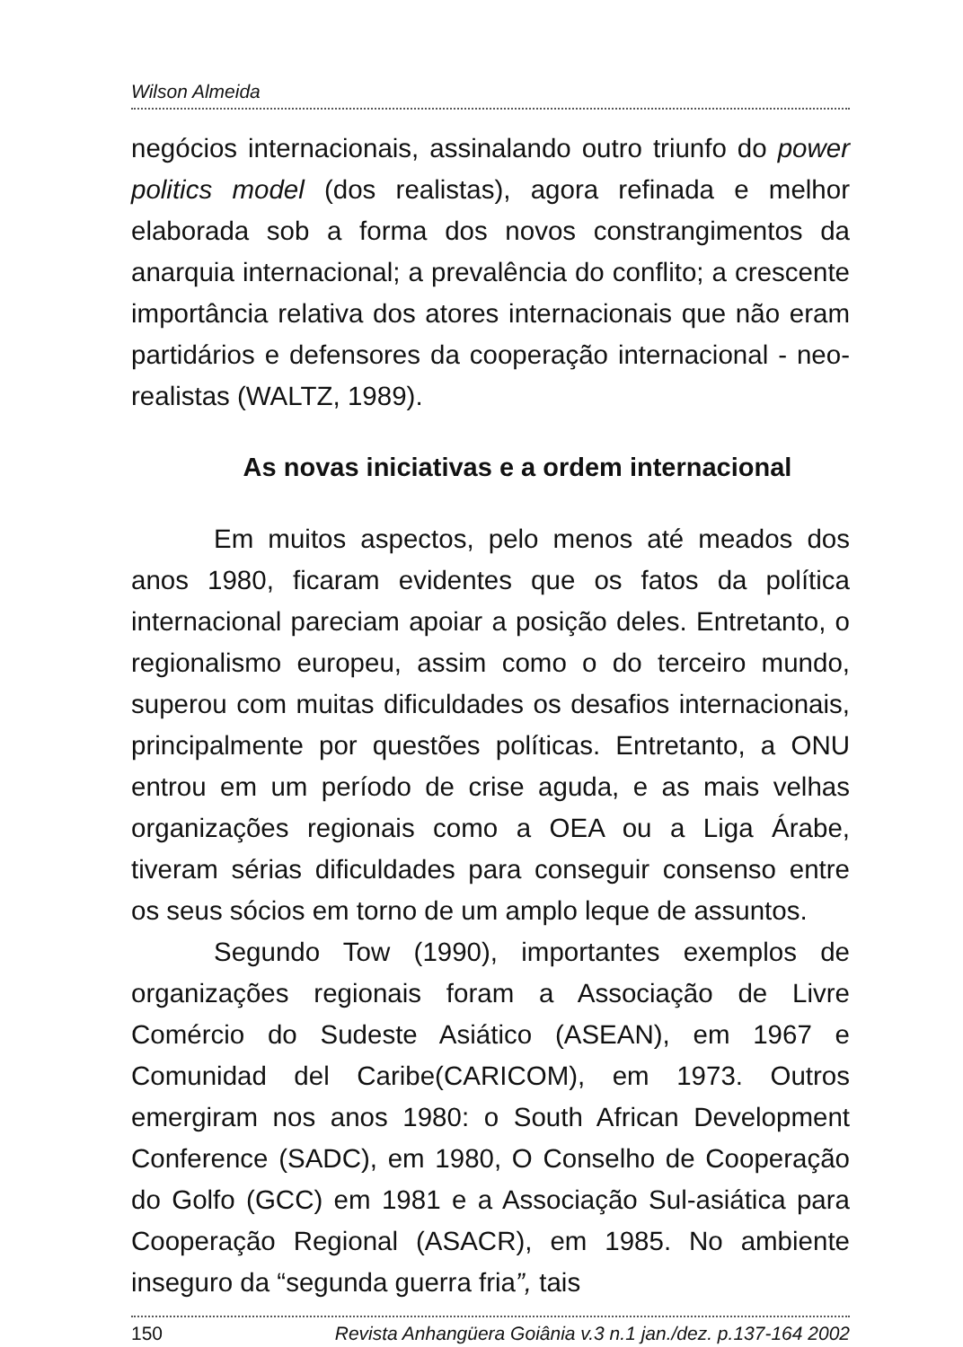Wilson Almeida
negócios internacionais, assinalando outro triunfo do power politics model (dos realistas), agora refinada e melhor elaborada sob a forma dos novos constrangimentos da anarquia internacional; a prevalência do conflito; a crescente importância relativa dos atores internacionais que não eram partidários e defensores da cooperação internacional - neo-realistas (WALTZ, 1989).
As novas iniciativas e a ordem internacional
Em muitos aspectos, pelo menos até meados dos anos 1980, ficaram evidentes que os fatos da política internacional pareciam apoiar a posição deles. Entretanto, o regionalismo europeu, assim como o do terceiro mundo, superou com muitas dificuldades os desafios internacionais, principalmente por questões políticas. Entretanto, a ONU entrou em um período de crise aguda, e as mais velhas organizações regionais como a OEA ou a Liga Árabe, tiveram sérias dificuldades para conseguir consenso entre os seus sócios em torno de um amplo leque de assuntos.
Segundo Tow (1990), importantes exemplos de organizações regionais foram a Associação de Livre Comércio do Sudeste Asiático (ASEAN), em 1967 e Comunidad del Caribe(CARICOM), em 1973. Outros emergiram nos anos 1980: o South African Development Conference (SADC), em 1980, O Conselho de Cooperação do Golfo (GCC) em 1981 e a Associação Sul-asiática para Cooperação Regional (ASACR), em 1985. No ambiente inseguro da “segunda guerra fria”, tais
150 Revista Anhangüera Goiânia v.3 n.1 jan./dez. p.137-164 2002